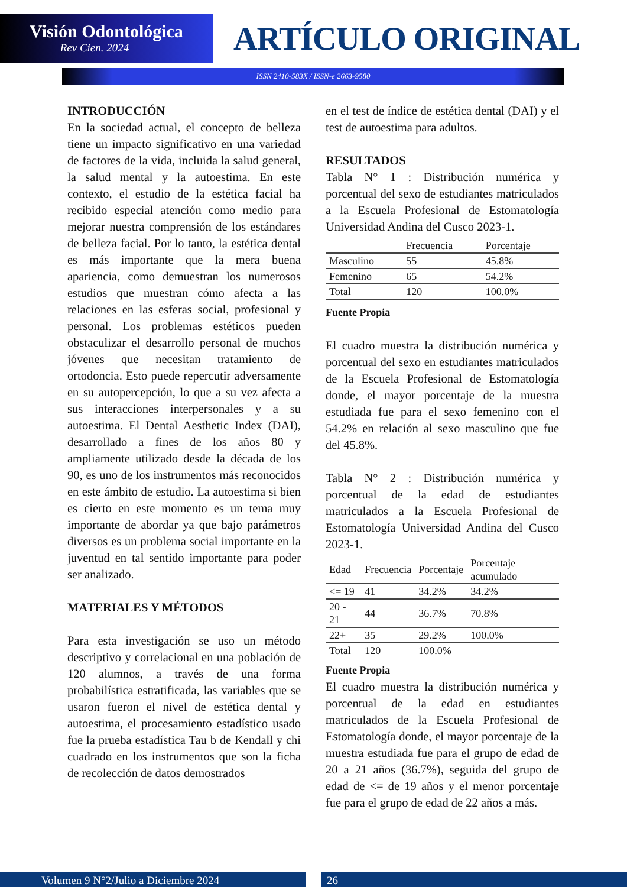Visión Odontológica
Rev Cien. 2024
ARTÍCULO ORIGINAL
ISSN 2410-583X / ISSN-e 2663-9580
INTRODUCCIÓN
En la sociedad actual, el concepto de belleza tiene un impacto significativo en una variedad de factores de la vida, incluida la salud general, la salud mental y la autoestima. En este contexto, el estudio de la estética facial ha recibido especial atención como medio para mejorar nuestra comprensión de los estándares de belleza facial. Por lo tanto, la estética dental es más importante que la mera buena apariencia, como demuestran los numerosos estudios que muestran cómo afecta a las relaciones en las esferas social, profesional y personal. Los problemas estéticos pueden obstaculizar el desarrollo personal de muchos jóvenes que necesitan tratamiento de ortodoncia. Esto puede repercutir adversamente en su autopercepción, lo que a su vez afecta a sus interacciones interpersonales y a su autoestima. El Dental Aesthetic Index (DAI), desarrollado a fines de los años 80 y ampliamente utilizado desde la década de los 90, es uno de los instrumentos más reconocidos en este ámbito de estudio. La autoestima si bien es cierto en este momento es un tema muy importante de abordar ya que bajo parámetros diversos es un problema social importante en la juventud en tal sentido importante para poder ser analizado.
MATERIALES Y MÉTODOS
Para esta investigación se uso un método descriptivo y correlacional en una población de 120 alumnos, a través de una forma probabilística estratificada, las variables que se usaron fueron el nivel de estética dental y autoestima, el procesamiento estadístico usado fue la prueba estadística Tau b de Kendall y chi cuadrado en los instrumentos que son la ficha de recolección de datos demostrados
en el test de índice de estética dental (DAI) y el test de autoestima para adultos.
RESULTADOS
Tabla N° 1 : Distribución numérica y porcentual del sexo de estudiantes matriculados a la Escuela Profesional de Estomatología Universidad Andina del Cusco 2023-1.
| | Frecuencia | Porcentaje |
| --- | --- | --- |
| Masculino | 55 | 45.8% |
| Femenino | 65 | 54.2% |
| Total | 120 | 100.0% |
Fuente Propia
El cuadro muestra la distribución numérica y porcentual del sexo en estudiantes matriculados de la Escuela Profesional de Estomatología donde, el mayor porcentaje de la muestra estudiada fue para el sexo femenino con el 54.2% en relación al sexo masculino que fue del 45.8%.
Tabla N° 2 : Distribución numérica y porcentual de la edad de estudiantes matriculados a la Escuela Profesional de Estomatología Universidad Andina del Cusco 2023-1.
| Edad | Frecuencia | Porcentaje | Porcentaje acumulado |
| --- | --- | --- | --- |
| <= 19 | 41 | 34.2% | 34.2% |
| 20 - 21 | 44 | 36.7% | 70.8% |
| 22+ | 35 | 29.2% | 100.0% |
| Total | 120 | 100.0% | |
Fuente Propia
El cuadro muestra la distribución numérica y porcentual de la edad en estudiantes matriculados de la Escuela Profesional de Estomatología donde, el mayor porcentaje de la muestra estudiada fue para el grupo de edad de 20 a 21 años (36.7%), seguida del grupo de edad de <= de 19 años y el menor porcentaje fue para el grupo de edad de 22 años a más.
Volumen 9 N°2/Julio a Diciembre 2024 26